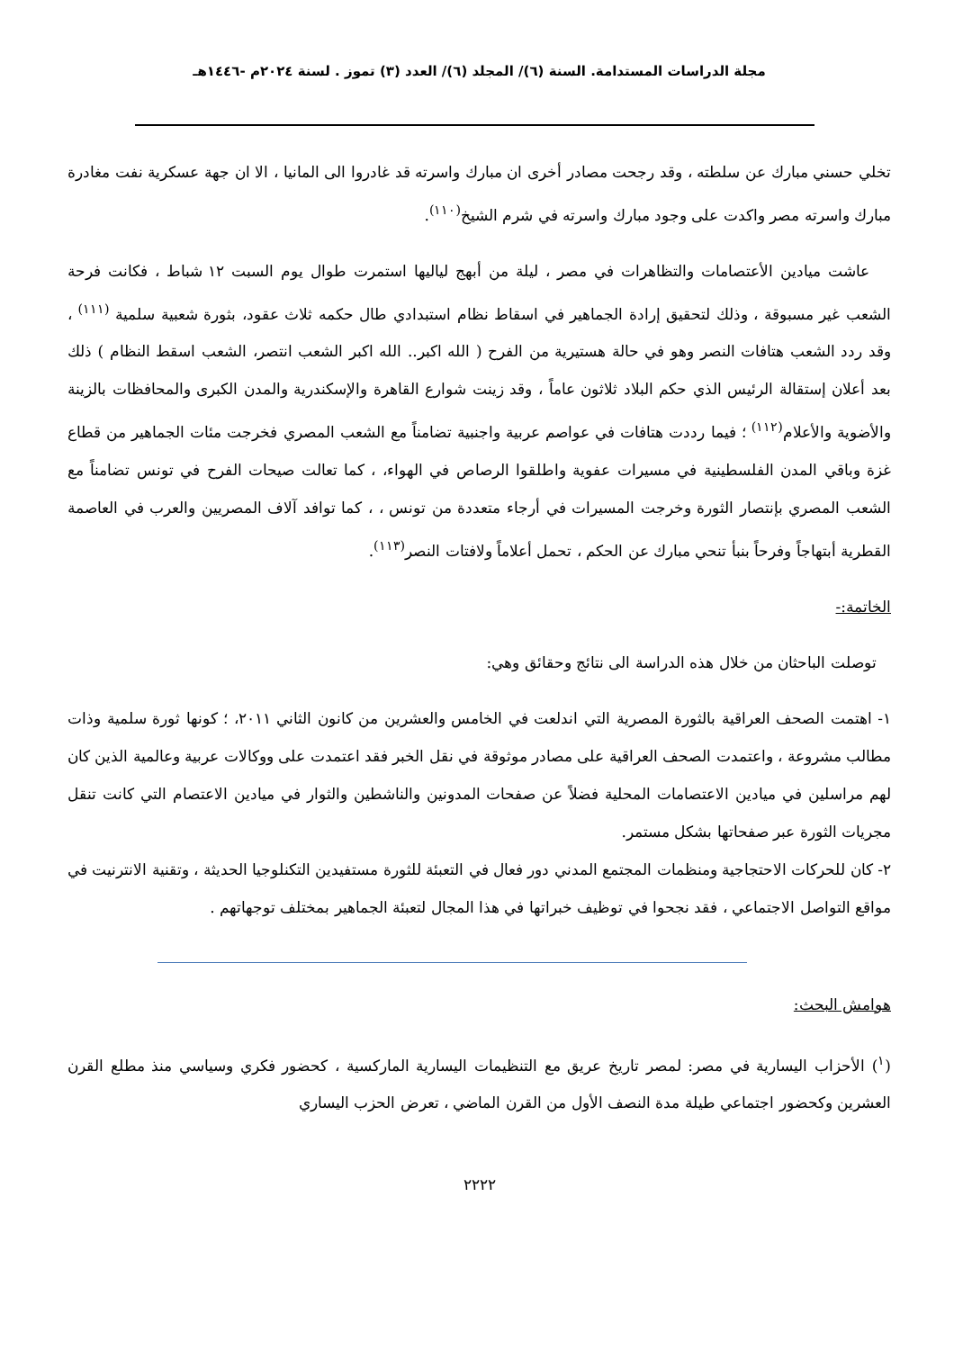مجلة الدراسات المستدامة. السنة (٦)/ المجلد (٦)/ العدد (٣) تموز . لسنة ٢٠٢٤م -١٤٤٦هـ
تخلي حسني مبارك عن سلطته ، وقد رجحت مصادر أخرى ان مبارك واسرته قد غادروا الى المانيا ، الا ان جهة عسكرية نفت مغادرة مبارك واسرته مصر واكدت على وجود مبارك واسرته في شرم الشيخ<sup>(١١٠)</sup>.
عاشت ميادين الأعتصامات والتظاهرات في مصر ، ليلة من أبهج لياليها استمرت طوال يوم السبت ١٢ شباط ، فكانت فرحة الشعب غير مسبوقة ، وذلك لتحقيق إرادة الجماهير في اسقاط نظام استبدادي طال حكمه ثلاث عقود، بثورة شعبية سلمية <sup>(١١١)</sup> ، وقد ردد الشعب هتافات النصر وهو في حالة هستيرية من الفرح ( الله اكبر.. الله اكبر الشعب انتصر، الشعب اسقط النظام ) ذلك بعد أعلان إستقالة الرئيس الذي حكم البلاد ثلاثون عاماً ، وقد زينت شوارع القاهرة والإسكندرية والمدن الكبرى والمحافظات بالزينة والأضوية والأعلام<sup>(١١٢)</sup> ؛ فيما رددت هتافات في عواصم عربية واجنبية تضامناً مع الشعب المصري فخرجت مئات الجماهير من قطاع غزة وباقي المدن الفلسطينية في مسيرات عفوية واطلقوا الرصاص في الهواء، ، كما تعالت صيحات الفرح في تونس تضامناً مع الشعب المصري بإنتصار الثورة وخرجت المسيرات في أرجاء متعددة من تونس ، ، كما توافد آلاف المصريين والعرب في العاصمة القطرية أبتهاجاً وفرحاً بنبأ تنحي مبارك عن الحكم ، تحمل أعلاماً ولافتات النصر<sup>(١١٣)</sup>.
الخاتمة:-
توصلت الباحثان من خلال هذه الدراسة الى نتائج وحقائق وهي:
١- اهتمت الصحف العراقية بالثورة المصرية التي اندلعت في الخامس والعشرين من كانون الثاني ٢٠١١، ؛ كونها ثورة سلمية وذات مطالب مشروعة ، واعتمدت الصحف العراقية على مصادر موثوقة في نقل الخبر فقد اعتمدت على ووكالات عربية وعالمية الذين كان لهم مراسلين في ميادين الاعتصامات المحلية فضلاً عن صفحات المدونين والناشطين والثوار في ميادين الاعتصام التي كانت تنقل مجريات الثورة عبر صفحاتها بشكل مستمر.
٢- كان للحركات الاحتجاجية ومنظمات المجتمع المدني دور فعال في التعبئة للثورة مستفيدين التكنلوجيا الحديثة ، وتقنية الانترنيت في مواقع التواصل الاجتماعي ، فقد نجحوا في توظيف خبراتها في هذا المجال لتعبئة الجماهير بمختلف توجهاتهم .
هوامش البحث:
(<sup>١</sup>) الأحزاب اليسارية في مصر: لمصر تاريخ عريق مع التنظيمات اليسارية الماركسية ، كحضور فكري وسياسي منذ مطلع القرن العشرين وكحضور اجتماعي طيلة مدة النصف الأول من القرن الماضي ، تعرض الحزب اليساري
٢٢٢٢